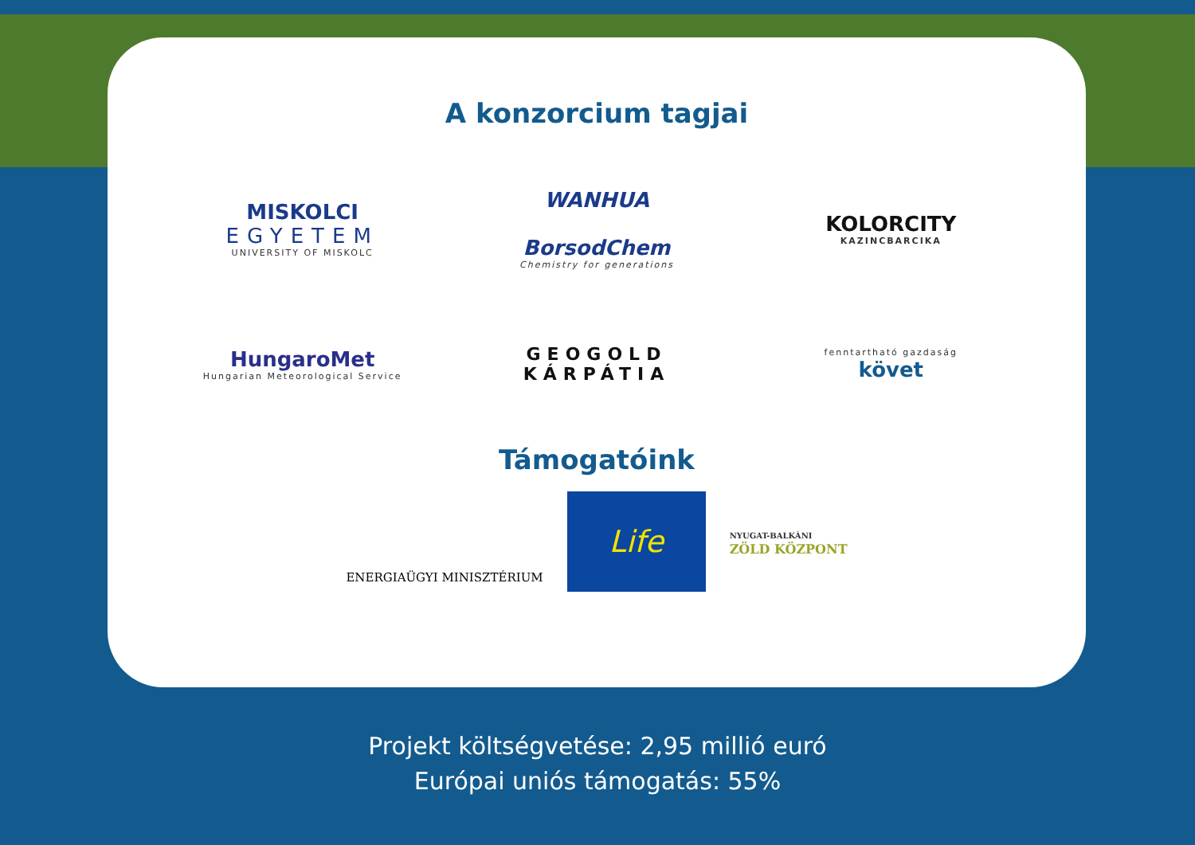A konzorcium tagjai
MISKOLCI
EGYETEM
UNIVERSITY OF MISKOLC
WANHUA
BorsodChem
Chemistry for generations
KOLORCITY
KAZINCBARCIKA
HungaroMet
Hungarian Meteorological Service
GEOGOLD
KÁRPÁTIA
fenntartható gazdaság
követ
Támogatóink
ENERGIAÜGYI MINISZTÉRIUM
Life
NYUGAT-BALKÁNI
ZÖLD KÖZPONT
Projekt költségvetése: 2,95 millió euró
Európai uniós támogatás: 55%